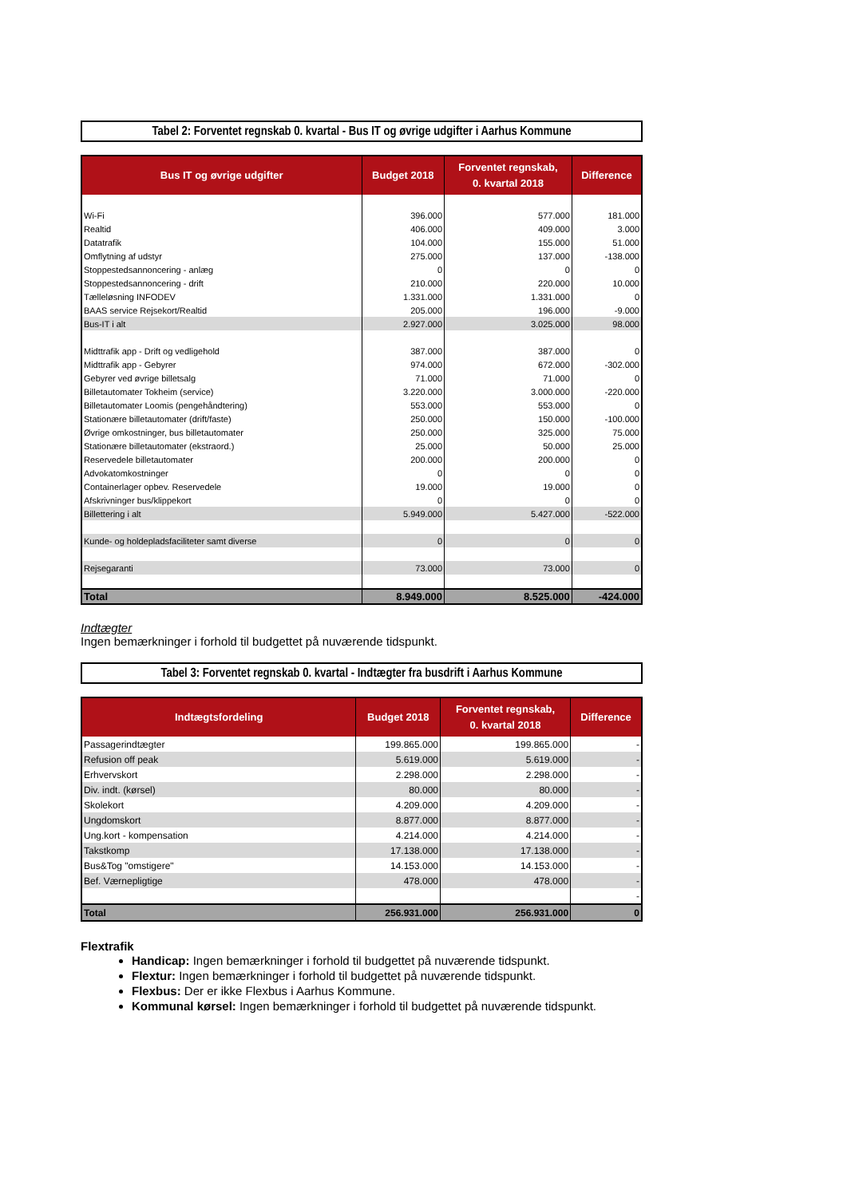Tabel 2: Forventet regnskab 0. kvartal - Bus IT og øvrige udgifter i Aarhus Kommune
| Bus IT og øvrige udgifter | Budget 2018 | Forventet regnskab, 0. kvartal 2018 | Difference |
| --- | --- | --- | --- |
| Wi-Fi | 396.000 | 577.000 | 181.000 |
| Realtid | 406.000 | 409.000 | 3.000 |
| Datatrafik | 104.000 | 155.000 | 51.000 |
| Omflytning af udstyr | 275.000 | 137.000 | -138.000 |
| Stoppestedsannoncering - anlæg | 0 | 0 | 0 |
| Stoppestedsannoncering - drift | 210.000 | 220.000 | 10.000 |
| Tælleløsning INFODEV | 1.331.000 | 1.331.000 | 0 |
| BAAS service Rejsekort/Realtid | 205.000 | 196.000 | -9.000 |
| Bus-IT i alt | 2.927.000 | 3.025.000 | 98.000 |
| Midttrafik app - Drift og vedligehold | 387.000 | 387.000 | 0 |
| Midttrafik app - Gebyrer | 974.000 | 672.000 | -302.000 |
| Gebyrer ved øvrige billetsalg | 71.000 | 71.000 | 0 |
| Billetautomater Tokheim (service) | 3.220.000 | 3.000.000 | -220.000 |
| Billetautomater Loomis (pengehåndtering) | 553.000 | 553.000 | 0 |
| Stationære billetautomater (drift/faste) | 250.000 | 150.000 | -100.000 |
| Øvrige omkostninger, bus billetautomater | 250.000 | 325.000 | 75.000 |
| Stationære billetautomater (ekstraord.) | 25.000 | 50.000 | 25.000 |
| Reservedele billetautomater | 200.000 | 200.000 | 0 |
| Advokatomkostninger | 0 | 0 | 0 |
| Containerlager opbev. Reservedele | 19.000 | 19.000 | 0 |
| Afskrivninger bus/klippekort | 0 | 0 | 0 |
| Billettering i alt | 5.949.000 | 5.427.000 | -522.000 |
| Kunde- og holdepladsfaciliteter samt diverse | 0 | 0 | 0 |
| Rejsegaranti | 73.000 | 73.000 | 0 |
| Total | 8.949.000 | 8.525.000 | -424.000 |
Indtægter
Ingen bemærkninger i forhold til budgettet på nuværende tidspunkt.
Tabel 3: Forventet regnskab 0. kvartal - Indtægter fra busdrift i Aarhus Kommune
| Indtægtsfordeling | Budget 2018 | Forventet regnskab, 0. kvartal 2018 | Difference |
| --- | --- | --- | --- |
| Passagerindtægter | 199.865.000 | 199.865.000 | - |
| Refusion off peak | 5.619.000 | 5.619.000 | - |
| Erhvervskort | 2.298.000 | 2.298.000 | - |
| Div. indt. (kørsel) | 80.000 | 80.000 | - |
| Skolekort | 4.209.000 | 4.209.000 | - |
| Ungdomskort | 8.877.000 | 8.877.000 | - |
| Ung.kort - kompensation | 4.214.000 | 4.214.000 | - |
| Takstkomp | 17.138.000 | 17.138.000 | - |
| Bus&Tog "omstigere" | 14.153.000 | 14.153.000 | - |
| Bef. Værnepligtige | 478.000 | 478.000 | - |
| | | | - |
| Total | 256.931.000 | 256.931.000 | 0 |
Flextrafik
Handicap: Ingen bemærkninger i forhold til budgettet på nuværende tidspunkt.
Flextur: Ingen bemærkninger i forhold til budgettet på nuværende tidspunkt.
Flexbus: Der er ikke Flexbus i Aarhus Kommune.
Kommunal kørsel: Ingen bemærkninger i forhold til budgettet på nuværende tidspunkt.